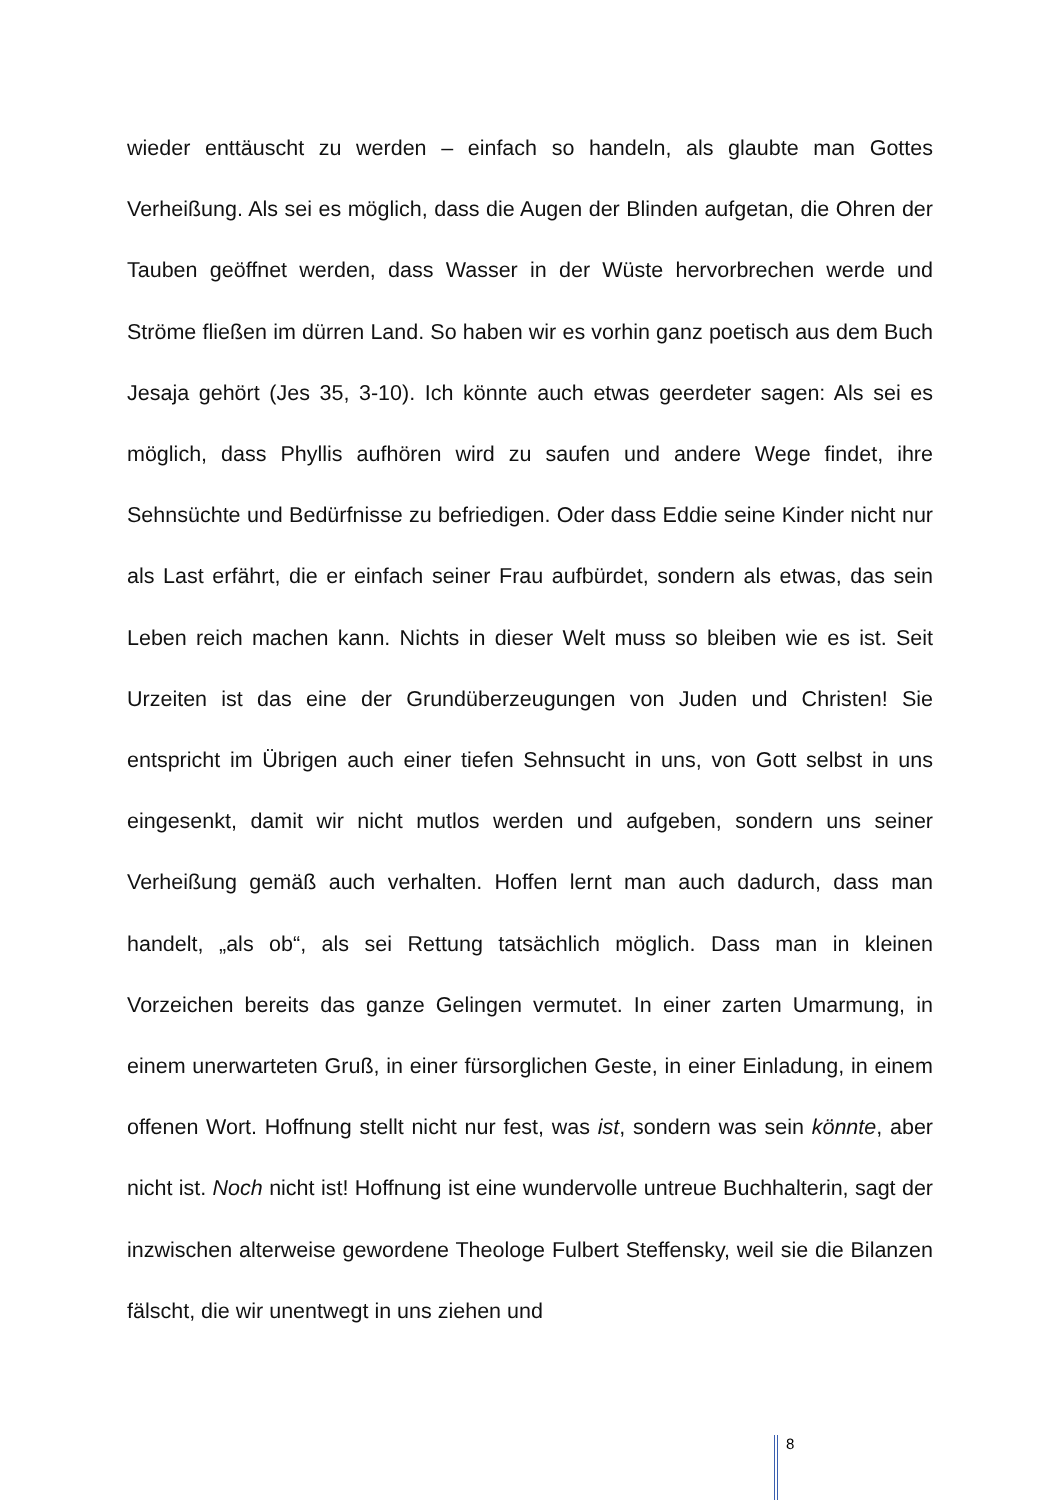wieder enttäuscht zu werden – einfach so handeln, als glaubte man Gottes Verheißung. Als sei es möglich, dass die Augen der Blinden aufgetan, die Ohren der Tauben geöffnet werden, dass Wasser in der Wüste hervorbrechen werde und Ströme fließen im dürren Land. So haben wir es vorhin ganz poetisch aus dem Buch Jesaja gehört (Jes 35, 3-10). Ich könnte auch etwas geerdeter sagen: Als sei es möglich, dass Phyllis aufhören wird zu saufen und andere Wege findet, ihre Sehnsüchte und Bedürfnisse zu befriedigen. Oder dass Eddie seine Kinder nicht nur als Last erfährt, die er einfach seiner Frau aufbürdet, sondern als etwas, das sein Leben reich machen kann. Nichts in dieser Welt muss so bleiben wie es ist. Seit Urzeiten ist das eine der Grundüberzeugungen von Juden und Christen! Sie entspricht im Übrigen auch einer tiefen Sehnsucht in uns, von Gott selbst in uns eingesenkt, damit wir nicht mutlos werden und aufgeben, sondern uns seiner Verheißung gemäß auch verhalten. Hoffen lernt man auch dadurch, dass man handelt, „als ob“, als sei Rettung tatsächlich möglich. Dass man in kleinen Vorzeichen bereits das ganze Gelingen vermutet. In einer zarten Umarmung, in einem unerwarteten Gruß, in einer fürsorglichen Geste, in einer Einladung, in einem offenen Wort. Hoffnung stellt nicht nur fest, was ist, sondern was sein könnte, aber nicht ist. Noch nicht ist! Hoffnung ist eine wundervolle untreue Buchhalterin, sagt der inzwischen alterweise gewordene Theologe Fulbert Steffensky, weil sie die Bilanzen fälscht, die wir unentwegt in uns ziehen und
8